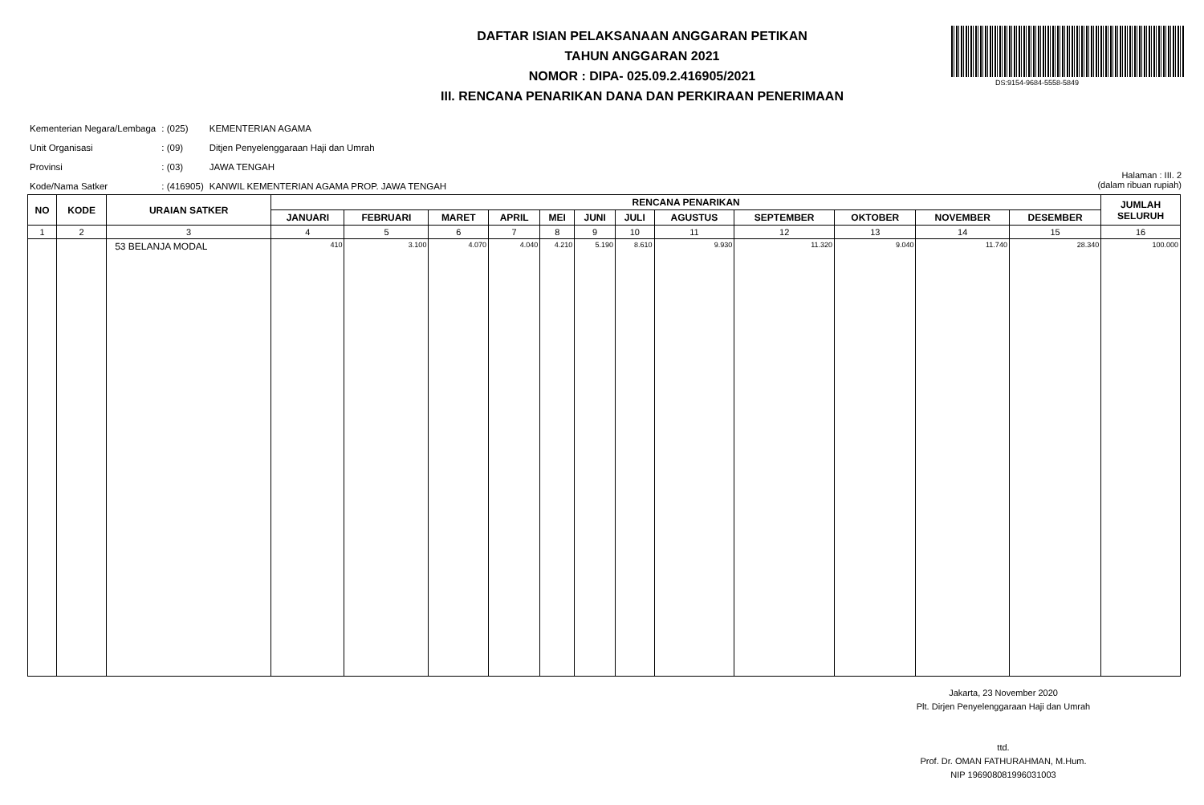DAFTAR ISIAN PELAKSANAAN ANGGARAN PETIKAN
TAHUN ANGGARAN 2021
NOMOR : DIPA- 025.09.2.416905/2021
III. RENCANA PENARIKAN DANA DAN PERKIRAAN PENERIMAAN
DS:9154-9684-5558-5849
| Kementerian Negara/Lembaga | : (025) | KEMENTERIAN AGAMA |
| Unit Organisasi | : (09) | Ditjen Penyelenggaraan Haji dan Umrah |
| Provinsi | : (03) | JAWA TENGAH |
| Kode/Nama Satker | : (416905) | KANWIL KEMENTERIAN AGAMA PROP. JAWA TENGAH |
Halaman : III. 2
(dalam ribuan rupiah)
| NO | KODE | URAIAN SATKER | RENCANA PENARIKAN | | | | | | | | | | | | JUMLAH SELURUH |
| --- | --- | --- | --- | --- | --- | --- | --- | --- | --- | --- | --- | --- | --- | --- | --- |
| | | | JANUARI | FEBRUARI | MARET | APRIL | MEI | JUNI | JULI | AGUSTUS | SEPTEMBER | OKTOBER | NOVEMBER | DESEMBER | |
| 1 | 2 | 3 | 4 | 5 | 6 | 7 | 8 | 9 | 10 | 11 | 12 | 13 | 14 | 15 | 16 |
| | | 53 BELANJA MODAL | 410 | 3.100 | 4.070 | 4.040 | 4.210 | 5.190 | 8.610 | 9.930 | 11.320 | 9.040 | 11.740 | 28.340 | 100.000 |
Jakarta, 23 November 2020
Plt. Dirjen Penyelenggaraan Haji dan Umrah
ttd.
Prof. Dr. OMAN FATHURAHMAN, M.Hum.
NIP 196908081996031003